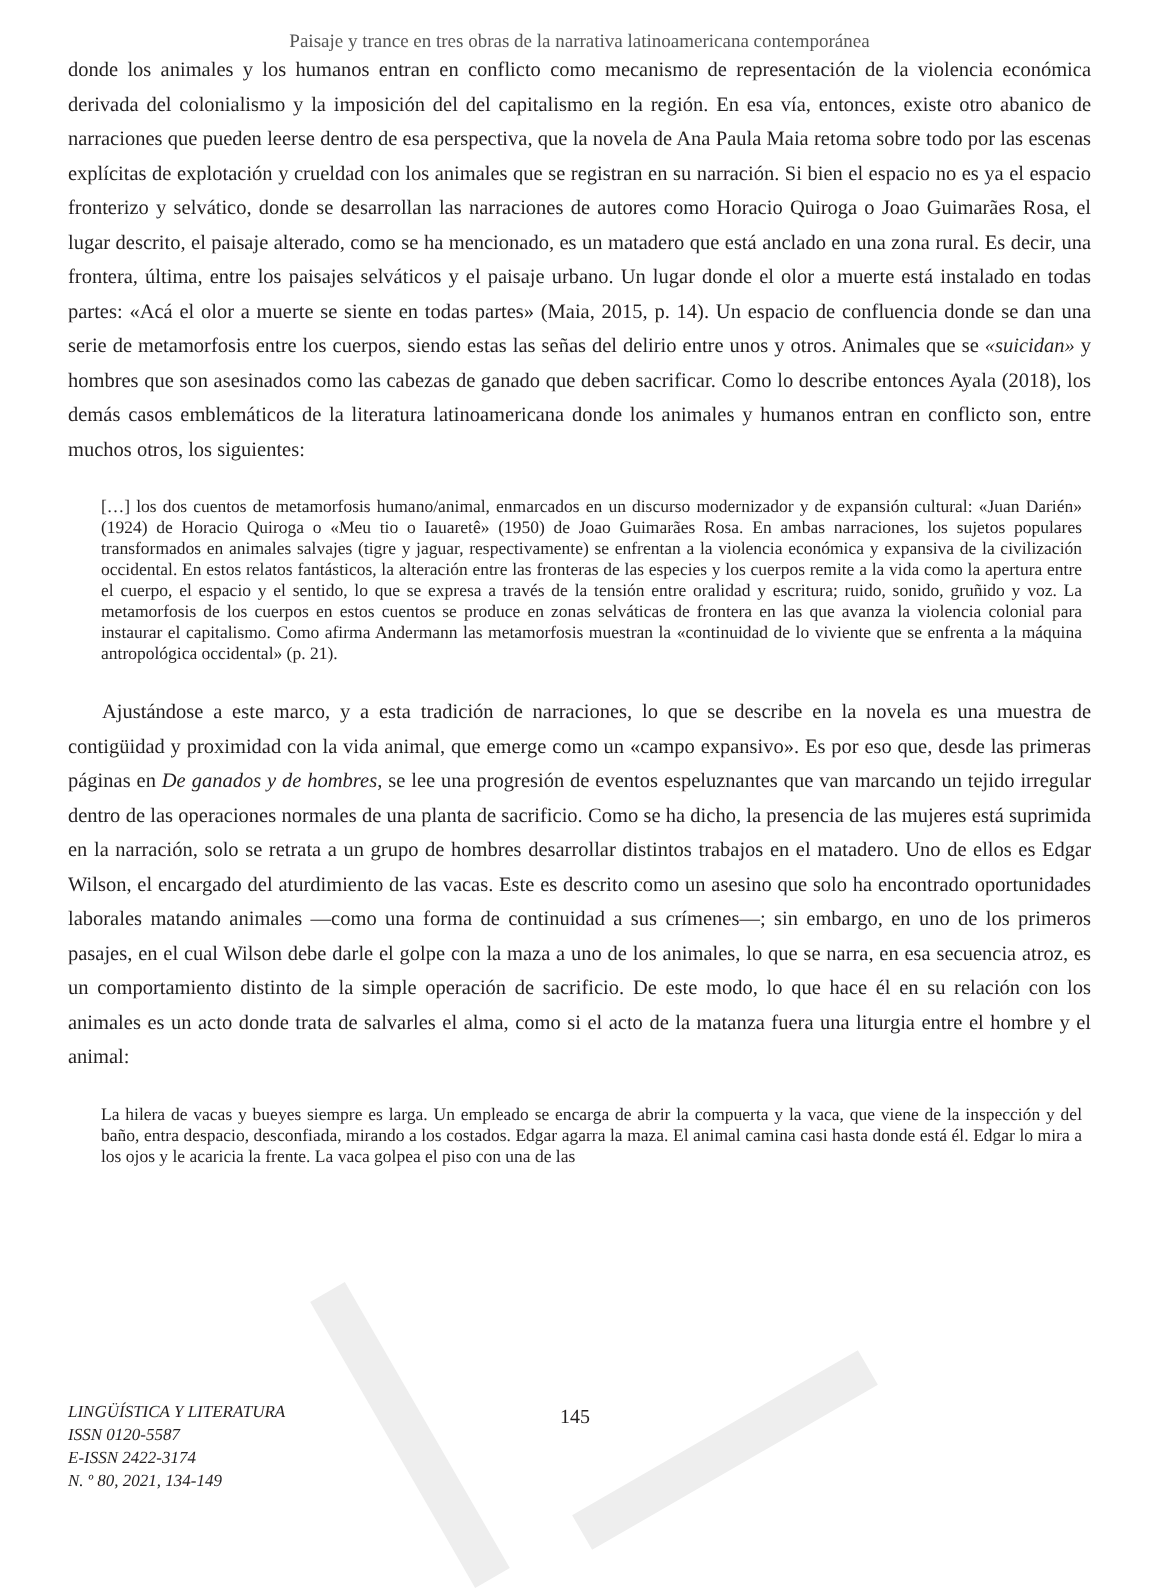Paisaje y trance en tres obras de la narrativa latinoamericana contemporánea
donde los animales y los humanos entran en conflicto como mecanismo de representación de la violencia económica derivada del colonialismo y la imposición del del capitalismo en la región. En esa vía, entonces, existe otro abanico de narraciones que pueden leerse dentro de esa perspectiva, que la novela de Ana Paula Maia retoma sobre todo por las escenas explícitas de explotación y crueldad con los animales que se registran en su narración. Si bien el espacio no es ya el espacio fronterizo y selvático, donde se desarrollan las narraciones de autores como Horacio Quiroga o Joao Guimarães Rosa, el lugar descrito, el paisaje alterado, como se ha mencionado, es un matadero que está anclado en una zona rural. Es decir, una frontera, última, entre los paisajes selváticos y el paisaje urbano. Un lugar donde el olor a muerte está instalado en todas partes: «Acá el olor a muerte se siente en todas partes» (Maia, 2015, p. 14). Un espacio de confluencia donde se dan una serie de metamorfosis entre los cuerpos, siendo estas las señas del delirio entre unos y otros. Animales que se «suicidan» y hombres que son asesinados como las cabezas de ganado que deben sacrificar. Como lo describe entonces Ayala (2018), los demás casos emblemáticos de la literatura latinoamericana donde los animales y humanos entran en conflicto son, entre muchos otros, los siguientes:
[…] los dos cuentos de metamorfosis humano/animal, enmarcados en un discurso modernizador y de expansión cultural: «Juan Darién» (1924) de Horacio Quiroga o «Meu tio o Iauaretê» (1950) de Joao Guimarães Rosa. En ambas narraciones, los sujetos populares transformados en animales salvajes (tigre y jaguar, respectivamente) se enfrentan a la violencia económica y expansiva de la civilización occidental. En estos relatos fantásticos, la alteración entre las fronteras de las especies y los cuerpos remite a la vida como la apertura entre el cuerpo, el espacio y el sentido, lo que se expresa a través de la tensión entre oralidad y escritura; ruido, sonido, gruñido y voz. La metamorfosis de los cuerpos en estos cuentos se produce en zonas selváticas de frontera en las que avanza la violencia colonial para instaurar el capitalismo. Como afirma Andermann las metamorfosis muestran la «continuidad de lo viviente que se enfrenta a la máquina antropológica occidental» (p. 21).
Ajustándose a este marco, y a esta tradición de narraciones, lo que se describe en la novela es una muestra de contigüidad y proximidad con la vida animal, que emerge como un «campo expansivo». Es por eso que, desde las primeras páginas en De ganados y de hombres, se lee una progresión de eventos espeluznantes que van marcando un tejido irregular dentro de las operaciones normales de una planta de sacrificio. Como se ha dicho, la presencia de las mujeres está suprimida en la narración, solo se retrata a un grupo de hombres desarrollar distintos trabajos en el matadero. Uno de ellos es Edgar Wilson, el encargado del aturdimiento de las vacas. Este es descrito como un asesino que solo ha encontrado oportunidades laborales matando animales —como una forma de continuidad a sus crímenes—; sin embargo, en uno de los primeros pasajes, en el cual Wilson debe darle el golpe con la maza a uno de los animales, lo que se narra, en esa secuencia atroz, es un comportamiento distinto de la simple operación de sacrificio. De este modo, lo que hace él en su relación con los animales es un acto donde trata de salvarles el alma, como si el acto de la matanza fuera una liturgia entre el hombre y el animal:
La hilera de vacas y bueyes siempre es larga. Un empleado se encarga de abrir la compuerta y la vaca, que viene de la inspección y del baño, entra despacio, desconfiada, mirando a los costados. Edgar agarra la maza. El animal camina casi hasta donde está él. Edgar lo mira a los ojos y le acaricia la frente. La vaca golpea el piso con una de las
LINGÜÍSTICA Y LITERATURA
ISSN 0120-5587
E-ISSN 2422-3174
N. º 80, 2021, 134-149
145